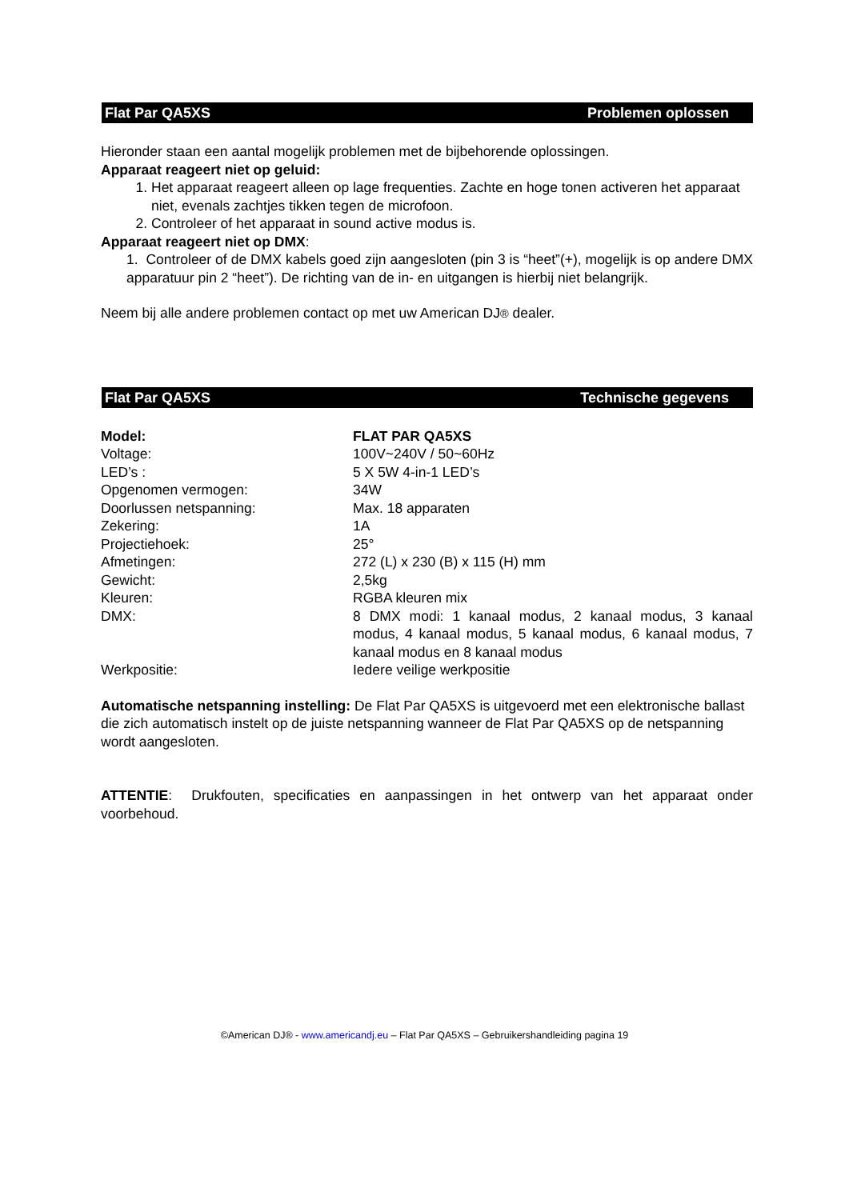Flat Par QA5XS Problemen oplossen
Hieronder staan een aantal mogelijk problemen met de bijbehorende oplossingen.
Apparaat reageert niet op geluid:
1. Het apparaat reageert alleen op lage frequenties. Zachte en hoge tonen activeren het apparaat niet, evenals zachtjes tikken tegen de microfoon.
2. Controleer of het apparaat in sound active modus is.
Apparaat reageert niet op DMX:
1. Controleer of de DMX kabels goed zijn aangesloten (pin 3 is “heet”(+), mogelijk is op andere DMX apparatuur pin 2 “heet”). De richting van de in- en uitgangen is hierbij niet belangrijk.
Neem bij alle andere problemen contact op met uw American DJ® dealer.
Flat Par QA5XS Technische gegevens
| Model: | FLAT PAR QA5XS |
| Voltage: | 100V~240V / 50~60Hz |
| LED’s : | 5 X 5W 4-in-1 LED’s |
| Opgenomen vermogen: | 34W |
| Doorlussen netspanning: | Max. 18 apparaten |
| Zekering: | 1A |
| Projectiehoek: | 25° |
| Afmetingen: | 272 (L) x 230 (B) x 115 (H) mm |
| Gewicht: | 2,5kg |
| Kleuren: | RGBA kleuren mix |
| DMX: | 8 DMX modi: 1 kanaal modus, 2 kanaal modus, 3 kanaal modus, 4 kanaal modus, 5 kanaal modus, 6 kanaal modus, 7 kanaal modus en 8 kanaal modus |
| Werkpositie: | Iedere veilige werkpositie |
Automatische netspanning instelling: De Flat Par QA5XS is uitgevoerd met een elektronische ballast die zich automatisch instelt op de juiste netspanning wanneer de Flat Par QA5XS op de netspanning wordt aangesloten.
ATTENTIE: Drukfouten, specificaties en aanpassingen in het ontwerp van het apparaat onder voorbehoud.
©American DJ® - www.americandj.eu – Flat Par QA5XS – Gebruikershandleiding pagina 19